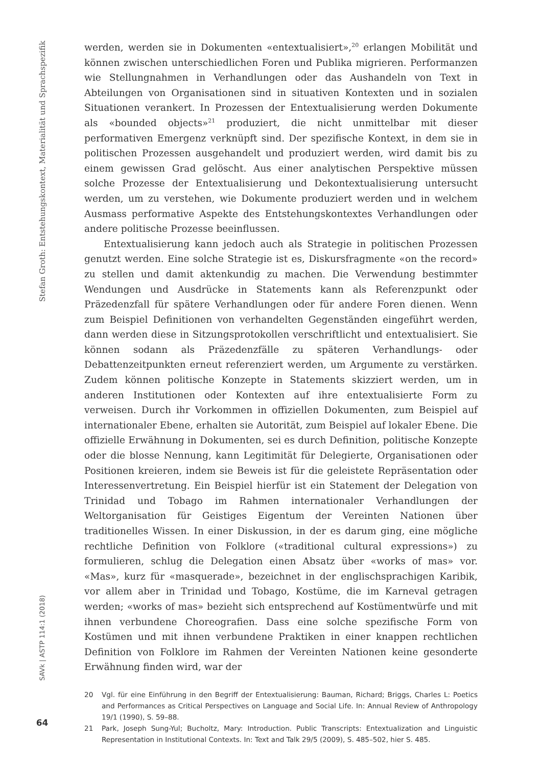Stefan Groth: Entstehungskontext, Materialität und Sprachspezifik
SAVk | ASTP 114:1 (2018)
64
werden, werden sie in Dokumenten «entextualisiert»,<sup>20</sup> erlangen Mobilität und können zwischen unterschiedlichen Foren und Publika migrieren. Performanzen wie Stellungnahmen in Verhandlungen oder das Aushandeln von Text in Abteilungen von Organisationen sind in situativen Kontexten und in sozialen Situationen verankert. In Prozessen der Entextualisierung werden Dokumente als «bounded objects»<sup>21</sup> produziert, die nicht unmittelbar mit dieser performativen Emergenz verknüpft sind. Der spezifische Kontext, in dem sie in politischen Prozessen ausgehandelt und produziert werden, wird damit bis zu einem gewissen Grad gelöscht. Aus einer analytischen Perspektive müssen solche Prozesse der Entextualisierung und Dekontextualisierung untersucht werden, um zu verstehen, wie Dokumente produziert werden und in welchem Ausmass performative Aspekte des Entstehungskontextes Verhandlungen oder andere politische Prozesse beeinflussen.
Entextualisierung kann jedoch auch als Strategie in politischen Prozessen genutzt werden. Eine solche Strategie ist es, Diskursfragmente «on the record» zu stellen und damit aktenkundig zu machen. Die Verwendung bestimmter Wendungen und Ausdrücke in Statements kann als Referenzpunkt oder Präzedenzfall für spätere Verhandlungen oder für andere Foren dienen. Wenn zum Beispiel Definitionen von verhandelten Gegenständen eingeführt werden, dann werden diese in Sitzungsprotokollen verschriftlicht und entextualisiert. Sie können sodann als Präzedenzfälle zu späteren Verhandlungs- oder Debattenzeitpunkten erneut referenziert werden, um Argumente zu verstärken. Zudem können politische Konzepte in Statements skizziert werden, um in anderen Institutionen oder Kontexten auf ihre entextualisierte Form zu verweisen. Durch ihr Vorkommen in offiziellen Dokumenten, zum Beispiel auf internationaler Ebene, erhalten sie Autorität, zum Beispiel auf lokaler Ebene. Die offizielle Erwähnung in Dokumenten, sei es durch Definition, politische Konzepte oder die blosse Nennung, kann Legitimität für Delegierte, Organisationen oder Positionen kreieren, indem sie Beweis ist für die geleistete Repräsentation oder Interessenvertretung. Ein Beispiel hierfür ist ein Statement der Delegation von Trinidad und Tobago im Rahmen internationaler Verhandlungen der Weltorganisation für Geistiges Eigentum der Vereinten Nationen über traditionelles Wissen. In einer Diskussion, in der es darum ging, eine mögliche rechtliche Definition von Folklore («traditional cultural expressions») zu formulieren, schlug die Delegation einen Absatz über «works of mas» vor. «Mas», kurz für «masquerade», bezeichnet in der englischsprachigen Karibik, vor allem aber in Trinidad und Tobago, Kostüme, die im Karneval getragen werden; «works of mas» bezieht sich entsprechend auf Kostümentwürfe und mit ihnen verbundene Choreografien. Dass eine solche spezifische Form von Kostümen und mit ihnen verbundene Praktiken in einer knappen rechtlichen Definition von Folklore im Rahmen der Vereinten Nationen keine gesonderte Erwähnung finden wird, war der
20 Vgl. für eine Einführung in den Begriff der Entextualisierung: Bauman, Richard; Briggs, Charles L: Poetics and Performances as Critical Perspectives on Language and Social Life. In: Annual Review of Anthropology 19/1 (1990), S. 59–88.
21 Park, Joseph Sung-Yul; Bucholtz, Mary: Introduction. Public Transcripts: Entextualization and Linguistic Representation in Institutional Contexts. In: Text and Talk 29/5 (2009), S. 485–502, hier S. 485.